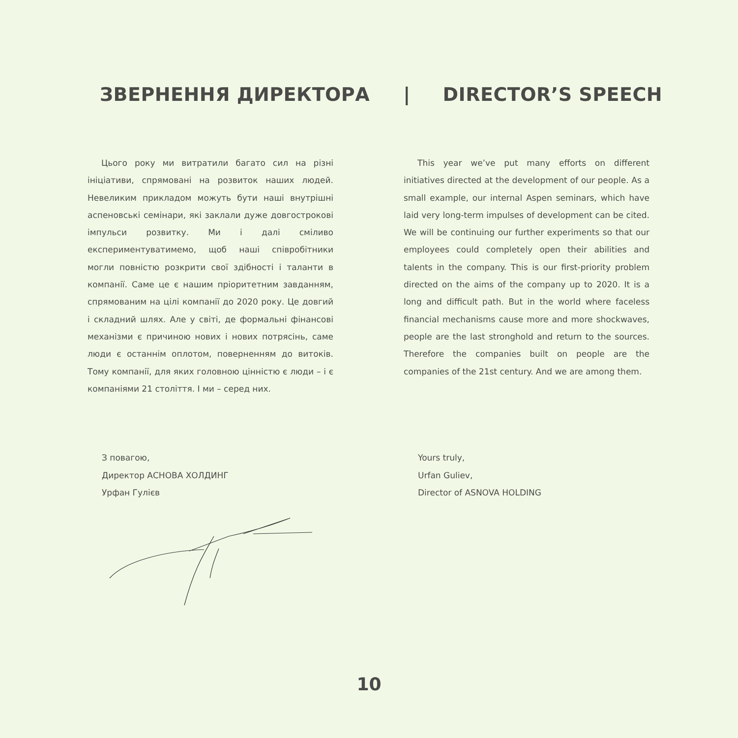ЗВЕРНЕННЯ ДИРЕКТОРА | DIRECTOR’S SPEECH
Цього року ми витратили багато сил на різні ініціативи, спрямовані на розвиток наших людей. Невеликим прикладом можуть бути наші внутрішні аспеновські семінари, які заклали дуже довгострокові імпульси розвитку. Ми і далі сміливо експериментуватимемо, щоб наші співробітники могли повністю розкрити свої здібності і таланти в компанії. Саме це є нашим пріоритетним завданням, спрямованим на цілі компанії до 2020 року. Це довгий і складний шлях. Але у світі, де формальні фінансові механізми є причиною нових і нових потрясінь, саме люди є останнім оплотом, поверненням до витоків. Тому компанії, для яких головною цінністю є люди – і є компаніями 21 століття. І ми – серед них.
This year we’ve put many efforts on different initiatives directed at the development of our people. As a small example, our internal Aspen seminars, which have laid very long-term impulses of development can be cited. We will be continuing our further experiments so that our employees could completely open their abilities and talents in the company. This is our first-priority problem directed on the aims of the company up to 2020. It is a long and difficult path. But in the world where faceless financial mechanisms cause more and more shockwaves, people are the last stronghold and return to the sources. Therefore the companies built on people are the companies of the 21st century. And we are among them.
З повагою,
Директор АСНОВА ХОЛДИНГ
Урфан Гулієв
Yours truly,
Urfan Guliev,
Director of ASNOVA HOLDING
10